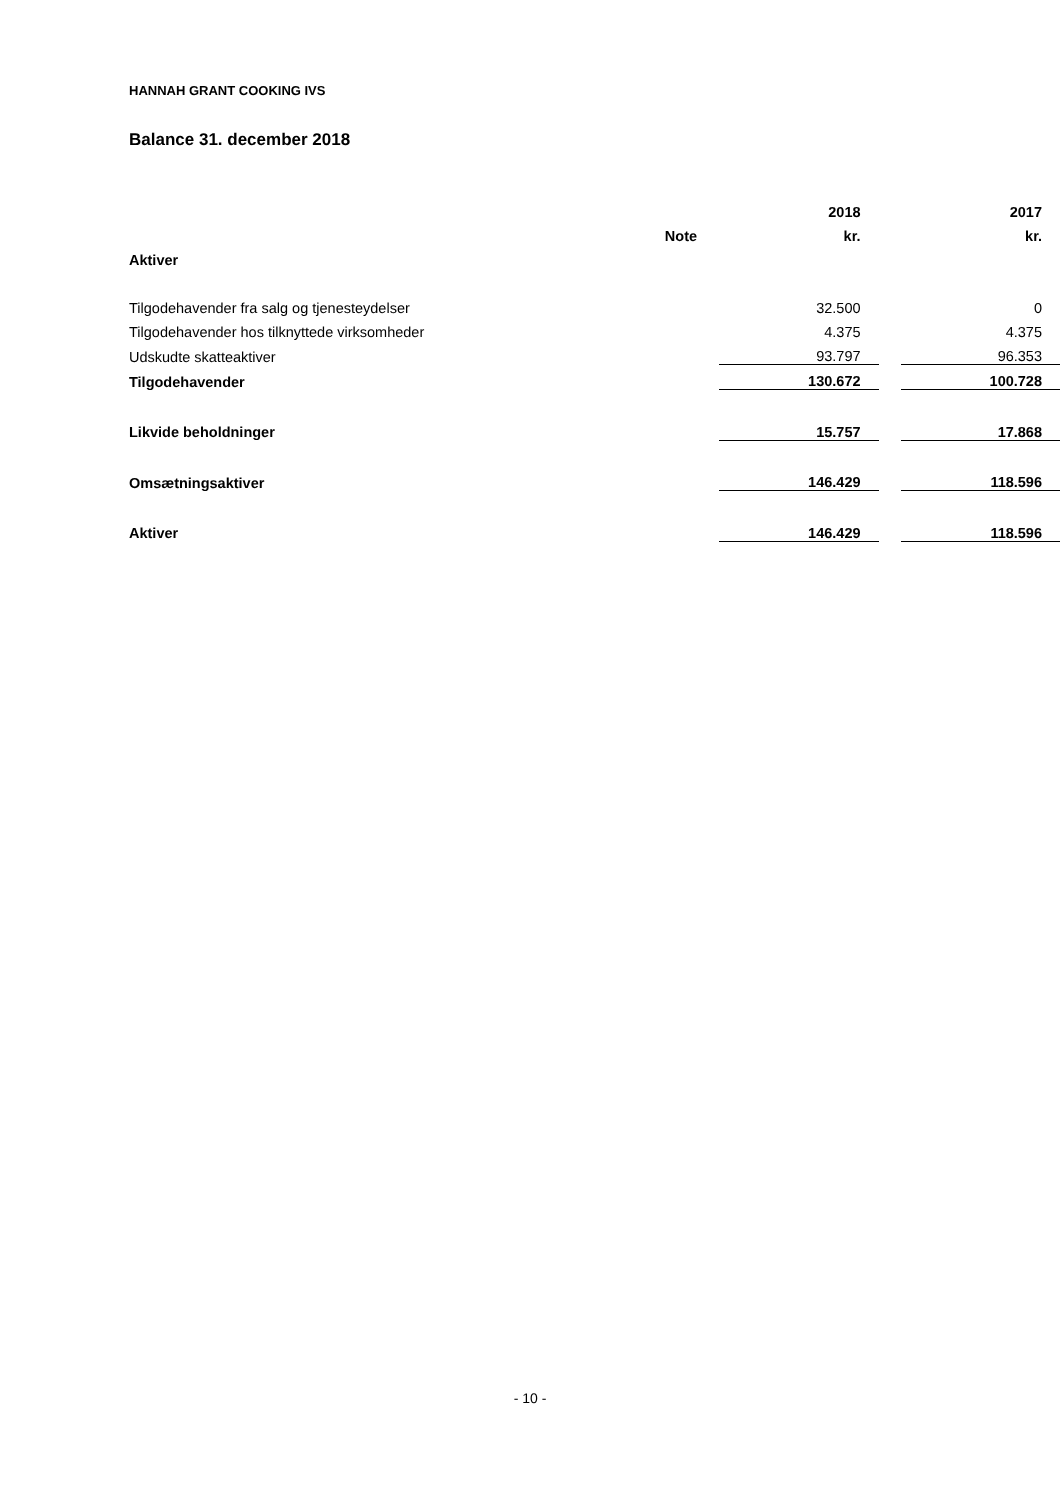HANNAH GRANT COOKING IVS
Balance 31. december 2018
| | | | 2018 | | 2017 |
| --- | --- | --- | --- | --- | --- |
| | Note | | kr. | | kr. |
| Aktiver | | | | | |
| Tilgodehavender fra salg og tjenesteydelser | | | 32.500 | | 0 |
| Tilgodehavender hos tilknyttede virksomheder | | | 4.375 | | 4.375 |
| Udskudte skatteaktiver | | | 93.797 | | 96.353 |
| Tilgodehavender | | | 130.672 | | 100.728 |
| Likvide beholdninger | | | 15.757 | | 17.868 |
| Omsætningsaktiver | | | 146.429 | | 118.596 |
| Aktiver | | | 146.429 | | 118.596 |
- 10 -